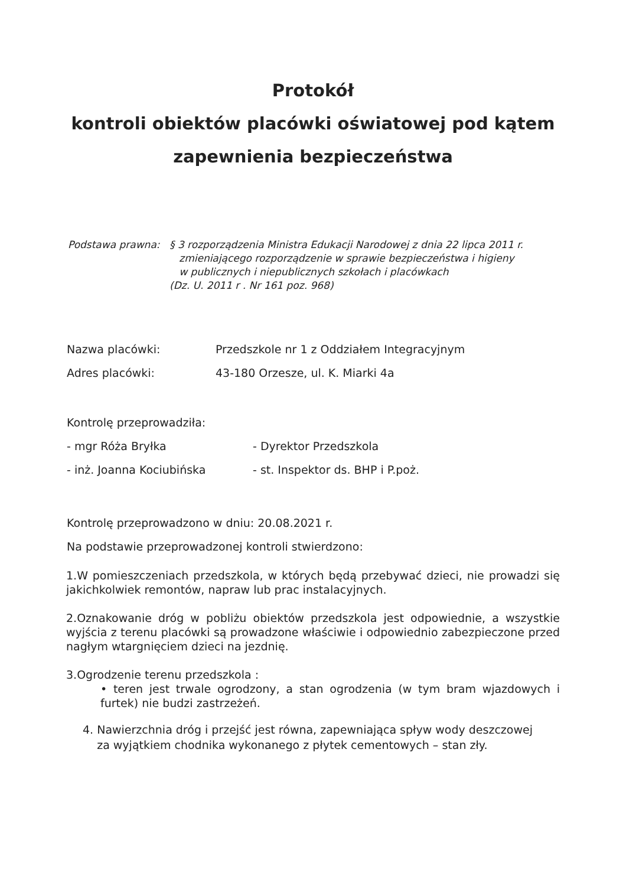Protokół
kontroli obiektów placówki oświatowej pod kątem
zapewnienia bezpieczeństwa
Podstawa prawna: § 3 rozporządzenia Ministra Edukacji Narodowej z dnia 22 lipca 2011 r.
zmieniającego rozporządzenie w sprawie bezpieczeństwa i higieny
w publicznych i niepublicznych szkołach i placówkach
(Dz. U. 2011 r . Nr 161 poz. 968)
Nazwa placówki: Przedszkole nr 1 z Oddziałem Integracyjnym
Adres placówki: 43-180 Orzesze, ul. K. Miarki 4a
Kontrolę przeprowadziła:
- mgr Róża Bryłka - Dyrektor Przedszkola
- inż. Joanna Kociubińska - st. Inspektor ds. BHP i P.poż.
Kontrolę przeprowadzono w dniu: 20.08.2021 r.
Na podstawie przeprowadzonej kontroli stwierdzono:
1.W pomieszczeniach przedszkola, w których będą przebywać dzieci, nie prowadzi się jakichkolwiek remontów, napraw lub prac instalacyjnych.
2.Oznakowanie dróg w pobliżu obiektów przedszkola jest odpowiednie, a wszystkie wyjścia z terenu placówki są prowadzone właściwie i odpowiednio zabezpieczone przed nagłym wtargnięciem dzieci na jezdnię.
3.Ogrodzenie terenu przedszkola :
• teren jest trwale ogrodzony, a stan ogrodzenia (w tym bram wjazdowych i furtek) nie budzi zastrzeżeń.
4. Nawierzchnia dróg i przejść jest równa, zapewniająca spływ wody deszczowej
za wyjątkiem chodnika wykonanego z płytek cementowych – stan zły.